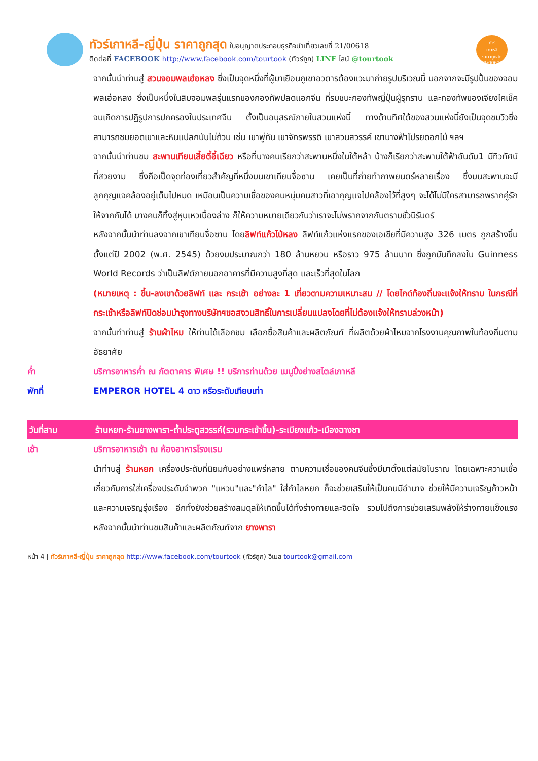ทัวร์เกาหลี-ญี่ปุ่น ราคาถูกสุด ใบอนุญาตประกอบธุรกิจนำเที่ยวเลขที่ 21/00618
ติดต่อที่ FACEBOOK http://www.facebook.com/tourtook (ทัวร์ถูก) LINE ไลน์ @tourtook
ทัวร์
เกาหลี
ราคาถูกสุด
21/00618
จากนั้นนำท่านสู่ สวนจอมพลเฮ่อหลง ซึ่งเป็นจุดหนึ่งที่ผู้มาเยือนภูเขาอวตารต้องแวะมาถ่ายรูปบริเวณนี้ นอกจากจะมีรูปปั้นของจอมพลเฮ่อหลง ซึ่งเป็นหนึ่งในสิบจอมพลรุ่นแรกของกองทัพปลดแอกจีน ที่รบชนะกองทัพญี่ปุ่นผู้รุกราน และกองทัพของเจียงไคเช็ค จนเกิดการปฏิรูปการปกครองในประเทศจีน ตั้งเป็นอนุสรณ์ภายในสวนแห่งนี้ ทางด้านทิศใต้ของสวนแห่งนี้ยังเป็นจุดชมวิวซึ่งสามารถชมยอดเขาและหินแปลกนับไม่ถ้วน เช่น เขาพู่กัน เขาจักรพรรดิ เขาสวนสวรรค์ เขานางฟ้าโปรยดอกไม้ ฯลฯ
จากนั้นนำท่านชม สะพานเทียนเสี้ยตี้อี้เฉียว หรือที่บางคนเรียกว่าสะพานหนึ่งในใต้หล้า บ้างก็เรียกว่าสะพานใต้ฟ้าอันดับ1 มีทิวทัศน์ที่สวยงาม ซึ่งถือเป็ดจุดท่องเที่ยวสำคัญที่หนึ่งบนเขาเทียนจื่อซาน เคยเป็นที่ถ่ายทำภาพยนตร์หลายเรื่อง ซึ่งบนสะพานจะมีลูกกุญแจคล้องอยู่เต็มไปหมด เหมือนเป็นความเชื่อของคนหนุ่มคนสาวที่เอากุญแจไปคล้องไว้ที่สูงๆ จะได้ไม่มีใครสามารถพรากคู่รักให้จากกันได้ บางคนก็ทิ้งสู่หุบเหวเบื้องล่าง ก็ให้ความหมายเดียวกันว่าเราจะไม่พรากจากกันตราบชั่วนิรันดร์
หลังจากนั้นนำท่านลงจากเขาเทียนจื่อซาน โดยลิฟท์แก้วไป่หลง ลิฟท์แก้วแห่งแรกของเอเชียที่มีความสูง 326 เมตร ถูกสร้างขึ้นตั้งแต่ปี 2002 (พ.ศ. 2545) ด้วยงบประมาณกว่า 180 ล้านหยวน หรือราว 975 ล้านบาท ซึ่งถูกบันทึกลงใน Guinness World Records ว่าเป็นลิฟต์ภายนอกอาคารที่มีความสูงที่สุด และเร็วที่สุดในโลก
(หมายเหตุ : ขึ้น-ลงเขาด้วยลิฟท์ และ กระเช้า อย่างละ 1 เที่ยวตามความเหมาะสม // โดยไกด์ท้องถิ่นจะแจ้งให้ทราบ ในกรณีที่กระเช้าหรือลิฟท์ปิดซ่อมบำรุงทางบริษัทฯขอสงวนสิทธิ์ในการเปลี่ยนแปลงโดยที่ไม่ต้องแจ้งให้ทราบล่วงหน้า)
จากนั้นทำท่านสู่ ร้านผ้าไหม ให้ท่านได้เลือกชม เลือกซื้อสินค้าและผลิตภัณฑ์ ที่ผลิตด้วยผ้าไหมจากโรงงานคุณภาพในท้องถิ่นตามอัธยาศัย
ค่ำ บริการอาหารค่ำ ณ ภัตตาคาร พิเศษ !! บริการท่านด้วย เมนูปิ้งย่างสไตล์เกาหลี
พักที่ EMPEROR HOTEL 4 ดาว หรือระดับเทียบเท่า
วันที่สาม ร้านหยก-ร้านยางพารา-ถ้ำประตูสวรรค์(รวมกระเช้าขึ้น)-ระเบียงแก้ว-เมืองฉางซา
เช้า บริการอาหารเช้า ณ ห้องอาหารโรงแรม
นำท่านสู่ ร้านหยก เครื่องประดับที่นิยมกันอย่างแพร่หลาย ตามความเชื่อของคนจีนซึ่งมีมาตั้งแต่สมัยโบราณ โดยเฉพาะความเชื่อเกี่ยวกับการใส่เครื่องประดับจำพวก "แหวน"และ"กำไล" ใส่กำไลหยก ก็จะช่วยเสริมให้เป็นคนมีอำนาจ ช่วยให้มีความเจริญก้าวหน้า และความเจริญรุ่งเรือง อีกทั้งยังช่วยสร้างสมดุลให้เกิดขึ้นได้ทั้งร่างกายและจิตใจ รวมไปถึงการช่วยเสริมพลังให้ร่างกายแข็งแรง หลังจากนั้นนำท่านชมสินค้าและผลิตภัณฑ์จาก ยางพารา
หน้า 4 | ทัวร์เกาหลี-ญี่ปุ่น ราคาถูกสุด http://www.facebook.com/tourtook (ทัวร์ถูก) อีเมล tourtook@gmail.com